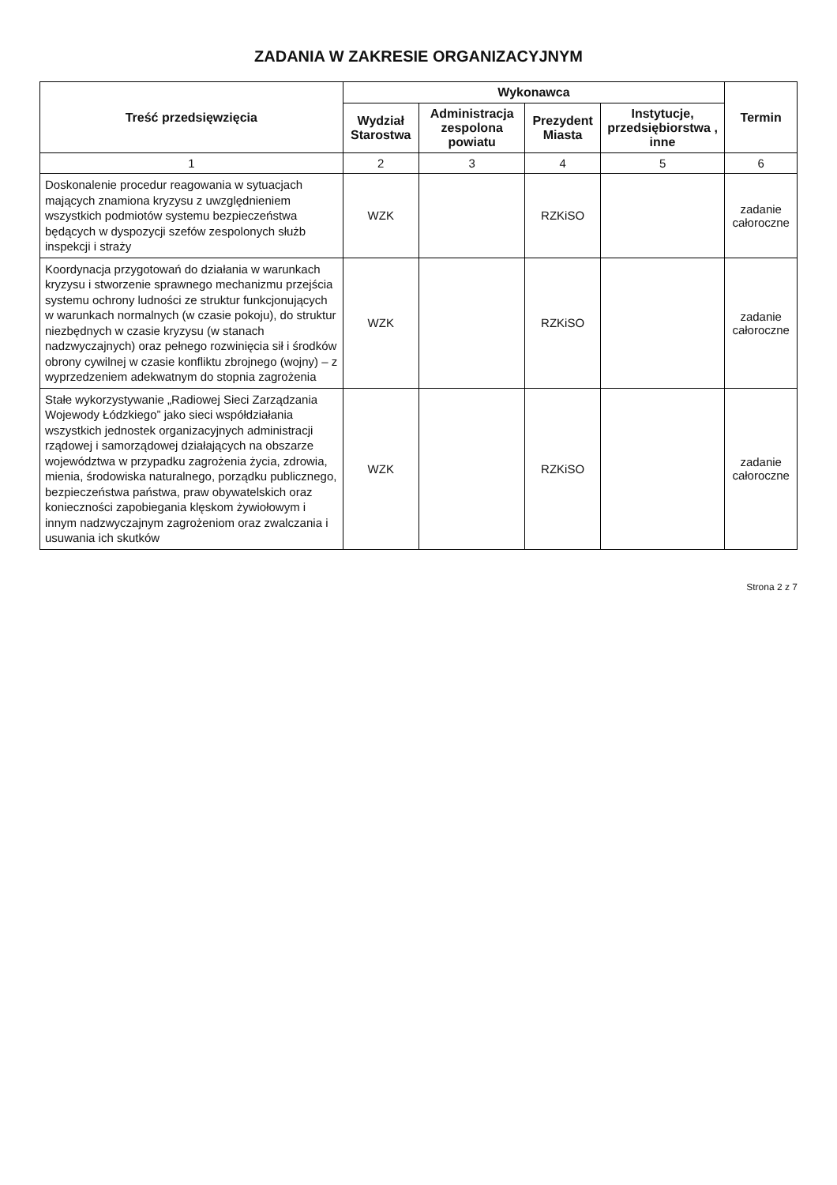ZADANIA W ZAKRESIE ORGANIZACYJNYM
| Treść przedsięwzięcia | Wykonawca | | | | Termin |
| --- | --- | --- | --- | --- | --- |
| | Wydział Starostwa | Administracja zespolona powiatu | Prezydent Miasta | Instytucje, przedsiębiorstwa , inne | |
| 1 | 2 | 3 | 4 | 5 | 6 |
| Doskonalenie procedur reagowania w sytuacjach mających znamiona kryzysu z uwzględnieniem wszystkich podmiotów systemu bezpieczeństwa będących w dyspozycji szefów zespolonych służb inspekcji i straży | WZK | | RZKiSO | | zadanie całoroczne |
| Koordynacja przygotowań do działania w warunkach kryzysu i stworzenie sprawnego mechanizmu przejścia systemu ochrony ludności ze struktur funkcjonujących w warunkach normalnych (w czasie pokoju), do struktur niezbędnych w czasie kryzysu (w stanach nadzwyczajnych) oraz pełnego rozwinięcia sił i środków obrony cywilnej w czasie konfliktu zbrojnego (wojny) – z wyprzedzeniem adekwatnym do stopnia zagrożenia | WZK | | RZKiSO | | zadanie całoroczne |
| Stałe wykorzystywanie „Radiowej Sieci Zarządzania Wojewody Łódzkiego” jako sieci współdziałania wszystkich jednostek organizacyjnych administracji rządowej i samorządowej działających na obszarze województwa w przypadku zagrożenia życia, zdrowia, mienia, środowiska naturalnego, porządku publicznego, bezpieczeństwa państwa, praw obywatelskich oraz konieczności zapobiegania klęskom żywiołowym i innym nadzwyczajnym zagrożeniom oraz zwalczania i usuwania ich skutków | WZK | | RZKiSO | | zadanie całoroczne |
Strona 2 z 7